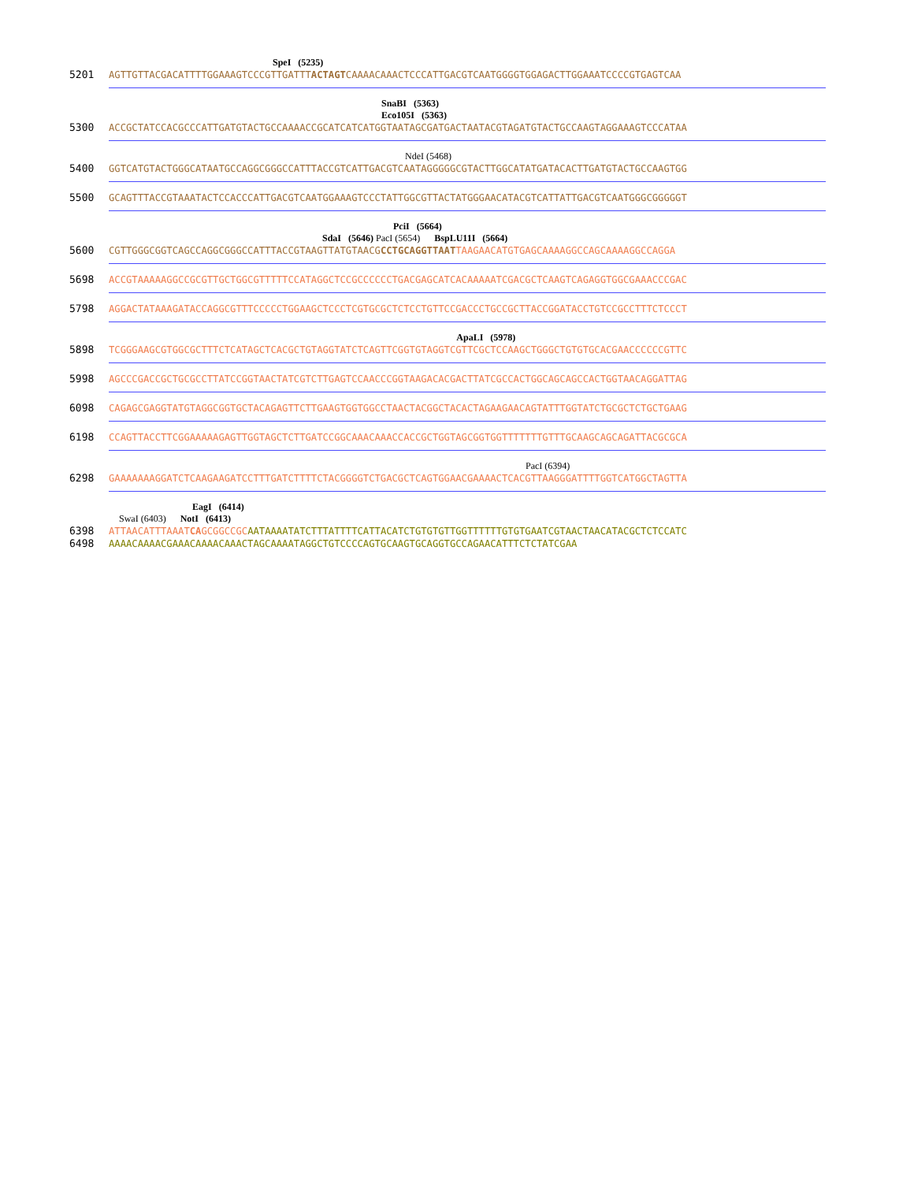SpeI (5235)
5201 AGTTGTTACGACATTTTGGAAAGTCCCGTTGATTTACTAGTCAAAACAAACTCCCATTGACGTCAATGGGGTGGAGACTTGGAAATCCCCGTGAGTCAA
SnaBI (5363)
Eco105I (5363)
5300 ACCGCTATCCACGCCCATTGATGTACTGCCAAAACCGCATCATCATGGTAATAGCGATGACTAATACGTAGATGTACTGCCAAGTAGGAAAGTCCCATAA
NdeI (5468)
5400 GGTCATGTACTGGGCATAATGCCAGGCGGGCCATTTACCGTCATTGACGTCAATAGGGGGCGTACTTGGCATATGATACACTTGATGTACTGCCAAGTGG
5500 GCAGTTTACCGTAAATACTCCACCCATTGACGTCAATGGAAAGTCCCTATTGGCGTTACTATGGGAACATACGTCATTATTGACGTCAATGGGCGGGGGT
PciI (5664)
SdaI (5646) PacI (5654) BspLU11I (5664)
5600 CGTTGGGCGGTCAGCCAGGCGGGCCATTTACCGTAAGTTATGTAACGCCTGCAGGTTAAT TAAGAACATGTGAGCAAAAGGCCAGCAAAAGGCCAGGA
5698 ACCGTAAAAAGGCCGCGTTGCTGGCGTTTTTCCATAGGCTCCGCCCCCCTGACGAGCATCACAAAAATCGACGCTCAAGTCAGAGGTGGCGAAACCCGAC
5798 AGGACTATAAAGATACCAGGCGTTTCCCCCTGGAAGCTCCCTCGTGCGCTCTCCTGTTCCGACCCTGCCGCTTACCGGATACCTGTCCGCCTTTCTCCCT
ApaLI (5978)
5898 TCGGGAAGCGTGGCGCTTTCTCATAGCTCACGCTGTAGGTATCTCAGTTCGGTGTAGGTCGTTCGCTCCAAGCTGGGCTGTGTGCACGAACCCCCCGTTC
5998 AGCCCGACCGCTGCGCCTTATCCGGTAACTATCGTCTTGAGTCCAACCCGGTAAGACACGACTTATCGCCACTGGCAGCAGCCACTGGTAACAGGATTAG
6098 CAGAGCGAGGTATGTAGGCGGTGCTACAGAGTTCTTGAAGTGGTGGCCTAACTACGGCTACACTAGAAGAACAGTATTTGGTATCTGCGCTCTGCTGAAG
6198 CCAGTTACCTTCGGAAAAAGAGTTGGTAGCTCTTGATCCGGCAAACAAACCACCGCTGGTAGCGGTGGTTTTTTTGTTTGCAAGCAGCAGATTACGCGCA
PacI (6394)
6298 GAAAAAAAGGATCTCAAGAAGATCCTTTGATCTTTTCTACGGGGTCTGACGCTCAGTGGAACGAAAACTCACGTTAAGGGATTTTGGTCATGGCTAGTTA
EagI (6414)
SwaI (6403) NotI (6413)
6398 ATTAACATTTAAATCAGCGGCCGC AATAAAATATCTTTATTTTCATTACATCTGTGTGTTGGTTTTTTGTGTGAATCGTAACTAACATACGCTCTCCATC
6498 AAAACAAAACGAAACAAAACAAACTAGCAAAATAGGCTGTCCCCAGTGCAAGTGCAGGTGCCAGAACATTTCTCTATCGAA